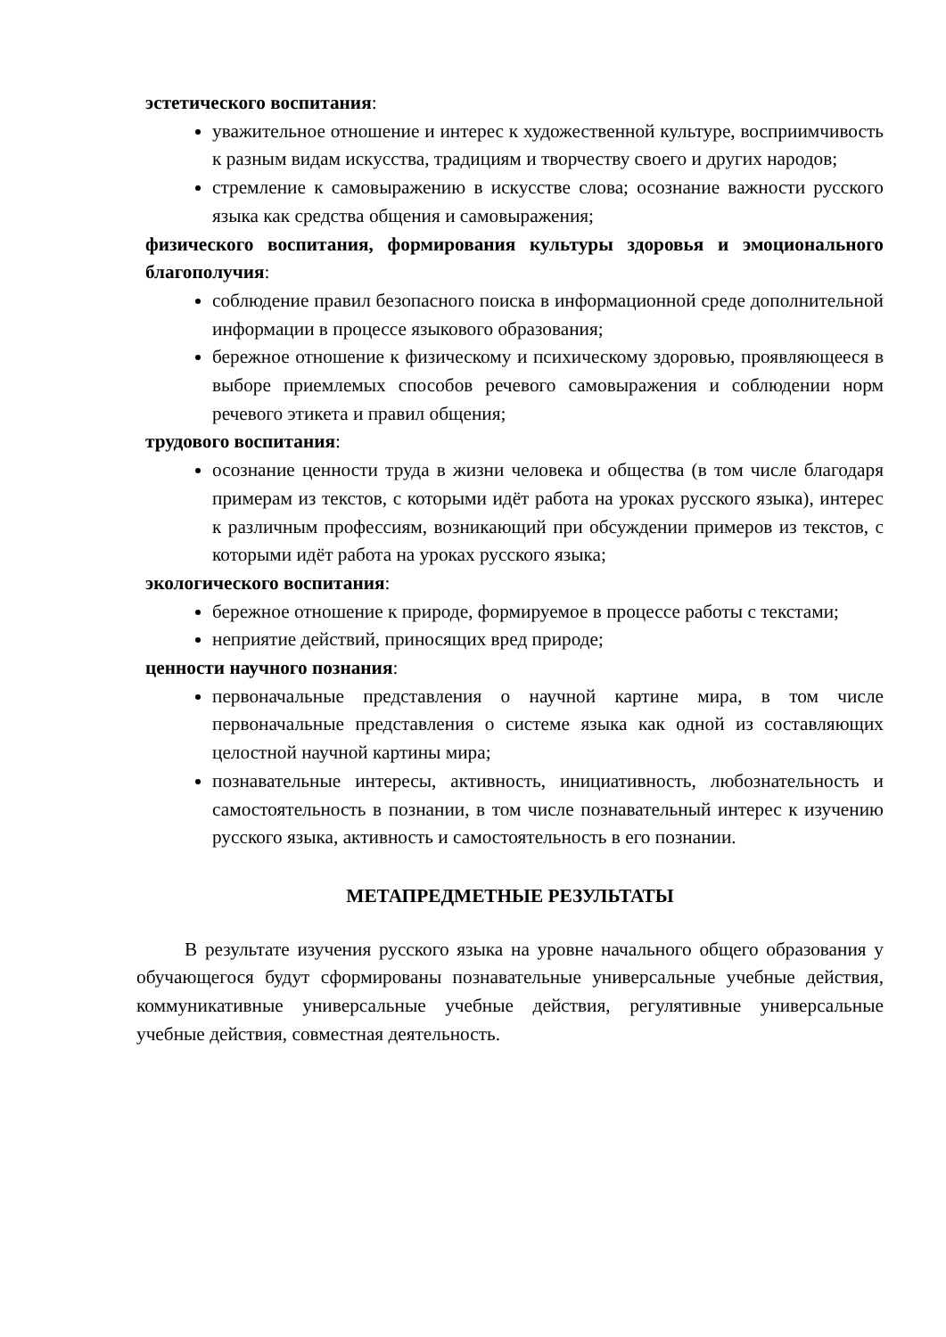эстетического воспитания:
уважительное отношение и интерес к художественной культуре, восприимчивость к разным видам искусства, традициям и творчеству своего и других народов;
стремление к самовыражению в искусстве слова; осознание важности русского языка как средства общения и самовыражения;
физического воспитания, формирования культуры здоровья и эмоционального благополучия:
соблюдение правил безопасного поиска в информационной среде дополнительной информации в процессе языкового образования;
бережное отношение к физическому и психическому здоровью, проявляющееся в выборе приемлемых способов речевого самовыражения и соблюдении норм речевого этикета и правил общения;
трудового воспитания:
осознание ценности труда в жизни человека и общества (в том числе благодаря примерам из текстов, с которыми идёт работа на уроках русского языка), интерес к различным профессиям, возникающий при обсуждении примеров из текстов, с которыми идёт работа на уроках русского языка;
экологического воспитания:
бережное отношение к природе, формируемое в процессе работы с текстами;
неприятие действий, приносящих вред природе;
ценности научного познания:
первоначальные представления о научной картине мира, в том числе первоначальные представления о системе языка как одной из составляющих целостной научной картины мира;
познавательные интересы, активность, инициативность, любознательность и самостоятельность в познании, в том числе познавательный интерес к изучению русского языка, активность и самостоятельность в его познании.
МЕТАПРЕДМЕТНЫЕ РЕЗУЛЬТАТЫ
В результате изучения русского языка на уровне начального общего образования у обучающегося будут сформированы познавательные универсальные учебные действия, коммуникативные универсальные учебные действия, регулятивные универсальные учебные действия, совместная деятельность.